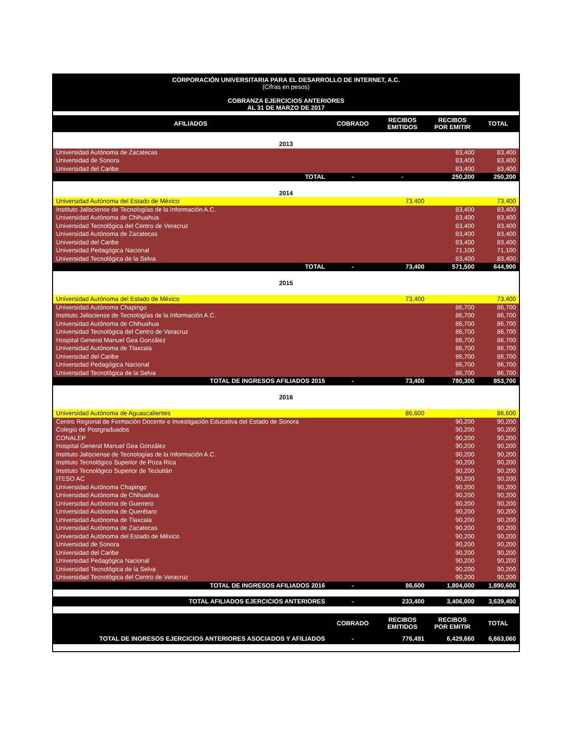| CORPORACIÒN UNIVERSITARIA PARA EL DESARROLLO DE INTERNET, A.C. (Cifras en pesos) COBRANZA EJERCICIOS ANTERIORES AL 31 DE MARZO DE 2017 | | | | |
| AFILIADOS | COBRADO | RECIBOS EMITIDOS | RECIBOS POR EMITIR | TOTAL |
| 2013 | | | | |
| Universidad Autónoma de Zacatecas | | | 83,400 | 83,400 |
| Universidad de Sonora | | | 83,400 | 83,400 |
| Universidad del Caribe | | | 83,400 | 83,400 |
| TOTAL | - | - | 250,200 | 250,200 |
| 2014 | | | | |
| Universidad Autónoma del Estado de México | | 73,400 | | 73,400 |
| Instituto Jalisciense de Tecnologías de la Información A.C. | | | 83,400 | 83,400 |
| Universidad Autónoma de Chihuahua | | | 83,400 | 83,400 |
| Universidad Tecnológica del Centro de Veracruz | | | 83,400 | 83,400 |
| Universidad Autónoma de Zacatecas | | | 83,400 | 83,400 |
| Universidad del Caribe | | | 83,400 | 83,400 |
| Universidad Pedagógica Nacional | | | 71,100 | 71,100 |
| Universidad Tecnológica de la Selva | | | 83,400 | 83,400 |
| TOTAL | - | 73,400 | 571,500 | 644,900 |
| 2015 | | | | |
| Universidad Autónoma del Estado de México | | 73,400 | | 73,400 |
| Universidad Autónoma Chapingo | | | 86,700 | 86,700 |
| Instituto Jalisciense de Tecnologías de la Información A.C. | | | 86,700 | 86,700 |
| Universidad Autónoma de Chihuahua | | | 86,700 | 86,700 |
| Universidad Tecnológica del Centro de Veracruz | | | 86,700 | 86,700 |
| Hospital General Manuel Gea González | | | 86,700 | 86,700 |
| Universidad Autónoma de Tlaxcala | | | 86,700 | 86,700 |
| Universidad del Caribe | | | 86,700 | 86,700 |
| Universidad Pedagógica Nacional | | | 86,700 | 86,700 |
| Universidad Tecnológica de la Selva | | | 86,700 | 86,700 |
| TOTAL DE INGRESOS AFILIADOS 2015 | - | 73,400 | 780,300 | 853,700 |
| 2016 | | | | |
| Universidad Autónoma de Aguascalientes | | 86,600 | | 86,600 |
| Centro Regional de Formación Docente e Investigación Educativa del Estado de Sonora | | | 90,200 | 90,200 |
| Colegio de Postgraduados | | | 90,200 | 90,200 |
| CONALEP | | | 90,200 | 90,200 |
| Hospital General Manuel Gea González | | | 90,200 | 90,200 |
| Instituto Jalisciense de Tecnologías de la Información A.C. | | | 90,200 | 90,200 |
| Instituto Tecnológico Superior de Poza Rica | | | 90,200 | 90,200 |
| Instituto Tecnológico Superior de Teziutlán | | | 90,200 | 90,200 |
| ITESO AC | | | 90,200 | 90,200 |
| Universidad Autónoma Chapingo | | | 90,200 | 90,200 |
| Universidad Autónoma de Chihuahua | | | 90,200 | 90,200 |
| Universidad Autónoma de Guerrero | | | 90,200 | 90,200 |
| Universidad Autónoma de Querétaro | | | 90,200 | 90,200 |
| Universidad Autónoma de Tlaxcala | | | 90,200 | 90,200 |
| Universidad Autónoma de Zacatecas | | | 90,200 | 90,200 |
| Universidad Autónoma del Estado de México | | | 90,200 | 90,200 |
| Universidad de Sonora | | | 90,200 | 90,200 |
| Universidad del Caribe | | | 90,200 | 90,200 |
| Universidad Pedagógica Nacional | | | 90,200 | 90,200 |
| Universidad Tecnológica de la Selva | | | 90,200 | 90,200 |
| Universidad Tecnológica del Centro de Veracruz | | | 90,200 | 90,200 |
| TOTAL DE INGRESOS AFILIADOS 2016 | - | 86,600 | 1,804,000 | 1,890,600 |
| TOTAL AFILIADOS EJERCICIOS ANTERIORES | - | 233,400 | 3,406,000 | 3,639,400 |
| | COBRADO | RECIBOS EMITIDOS | RECIBOS POR EMITIR | TOTAL |
| TOTAL DE INGRESOS EJERCICIOS ANTERIORES ASOCIADOS Y AFILIADOS | - | 776,491 | 6,429,660 | 6,663,060 |